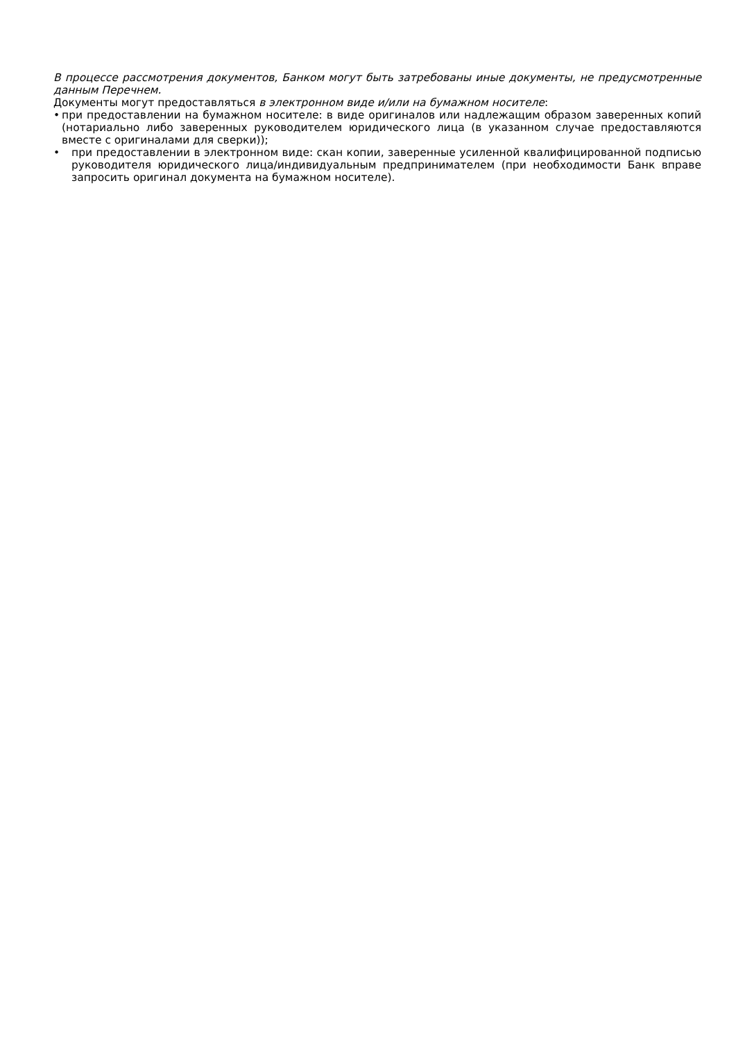В процессе рассмотрения документов, Банком могут быть затребованы иные документы, не предусмотренные данным Перечнем.
Документы могут предоставляться в электронном виде и/или на бумажном носителе:
• при предоставлении на бумажном носителе: в виде оригиналов или надлежащим образом заверенных копий (нотариально либо заверенных руководителем юридического лица (в указанном случае предоставляются вместе с оригиналами для сверки));
• при предоставлении в электронном виде: скан копии, заверенные усиленной квалифицированной подписью руководителя юридического лица/индивидуальным предпринимателем (при необходимости Банк вправе запросить оригинал документа на бумажном носителе).